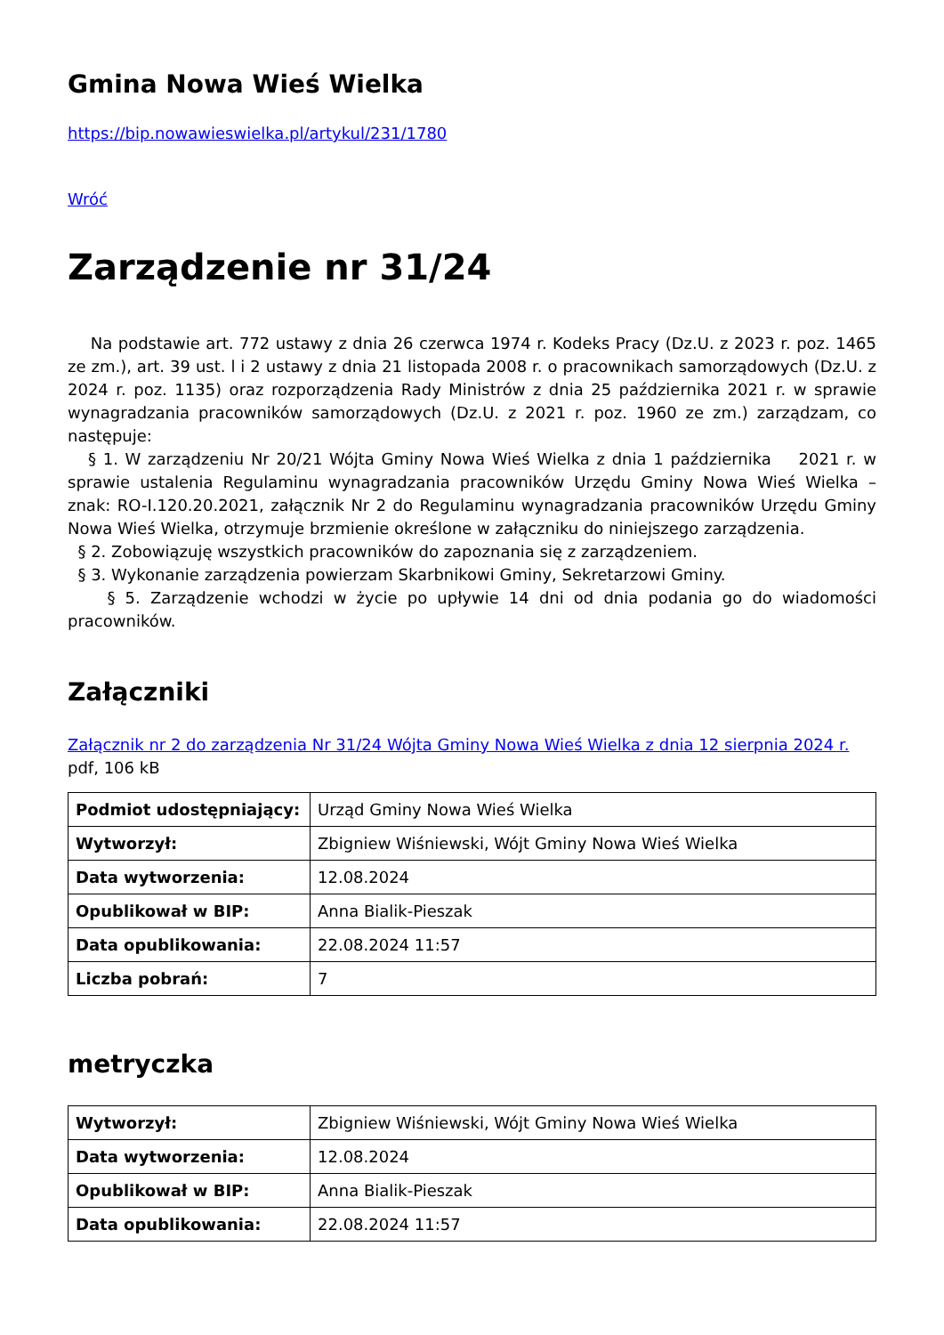Gmina Nowa Wieś Wielka
https://bip.nowawieswielka.pl/artykul/231/1780
Wróć
Zarządzenie nr 31/24
Na podstawie art. 772 ustawy z dnia 26 czerwca 1974 r. Kodeks Pracy (Dz.U. z 2023 r. poz. 1465 ze zm.), art. 39 ust. l i 2 ustawy z dnia 21 listopada 2008 r. o pracownikach samorządowych (Dz.U. z 2024 r. poz. 1135) oraz rozporządzenia Rady Ministrów z dnia 25 października 2021 r. w sprawie wynagradzania pracowników samorządowych (Dz.U. z 2021 r. poz. 1960 ze zm.) zarządzam, co następuje:
§ 1. W zarządzeniu Nr 20/21 Wójta Gminy Nowa Wieś Wielka z dnia 1 października 2021 r. w sprawie ustalenia Regulaminu wynagradzania pracowników Urzędu Gminy Nowa Wieś Wielka – znak: RO-I.120.20.2021, załącznik Nr 2 do Regulaminu wynagradzania pracowników Urzędu Gminy Nowa Wieś Wielka, otrzymuje brzmienie określone w załączniku do niniejszego zarządzenia.
§ 2. Zobowiązuję wszystkich pracowników do zapoznania się z zarządzeniem.
§ 3. Wykonanie zarządzenia powierzam Skarbnikowi Gminy, Sekretarzowi Gminy.
§ 5. Zarządzenie wchodzi w życie po upływie 14 dni od dnia podania go do wiadomości pracowników.
Załączniki
Załącznik nr 2 do zarządzenia Nr 31/24 Wójta Gminy Nowa Wieś Wielka z dnia 12 sierpnia 2024 r. pdf, 106 kB
| Podmiot udostępniający: | Urząd Gminy Nowa Wieś Wielka |
| Wytworzył: | Zbigniew Wiśniewski, Wójt Gminy Nowa Wieś Wielka |
| Data wytworzenia: | 12.08.2024 |
| Opublikował w BIP: | Anna Bialik-Pieszak |
| Data opublikowania: | 22.08.2024 11:57 |
| Liczba pobrań: | 7 |
metryczka
| Wytworzył: | Zbigniew Wiśniewski, Wójt Gminy Nowa Wieś Wielka |
| Data wytworzenia: | 12.08.2024 |
| Opublikował w BIP: | Anna Bialik-Pieszak |
| Data opublikowania: | 22.08.2024 11:57 |